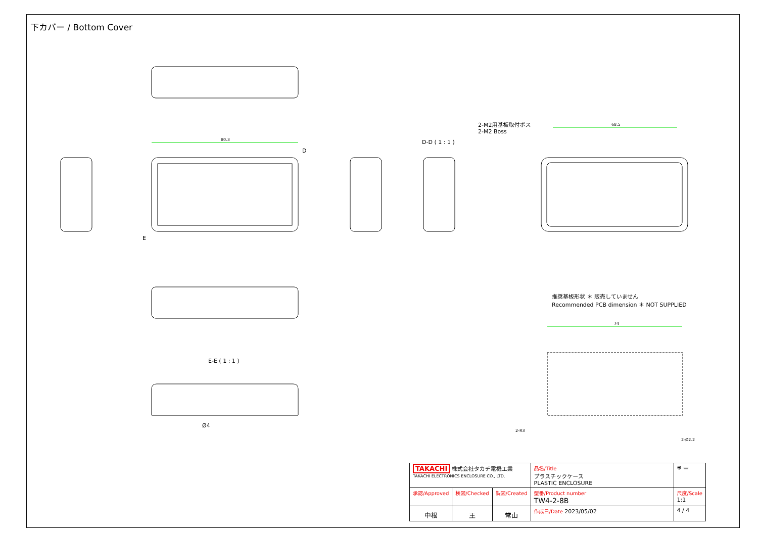下カバー / Bottom Cover
80.3
68.5
74
D-D ( 1 : 1 )
2-M2用基板取付ボス
2-M2 Boss
推奨基板形状 ＊ 販売していません
Recommended PCB dimension ＊ NOT SUPPLIED
E-E ( 1 : 1 )
Ø4
D
E
2-R3
2-Ø2.2
| TAKACHI 株式会社タカチ電機工業 TAKACHI ELECTRONICS ENCLOSURE CO., LTD. | | | 品名/Title プラスチックケース PLASTIC ENCLOSURE | ⊕ ▭ |
| 承認/Approved | 検図/Checked | 製図/Created | 型番/Product number TW4-2-8B | 尺度/Scale 1:1 |
| 中根 | 王 | 常山 | 作成日/Date 2023/05/02 | 4 / 4 |